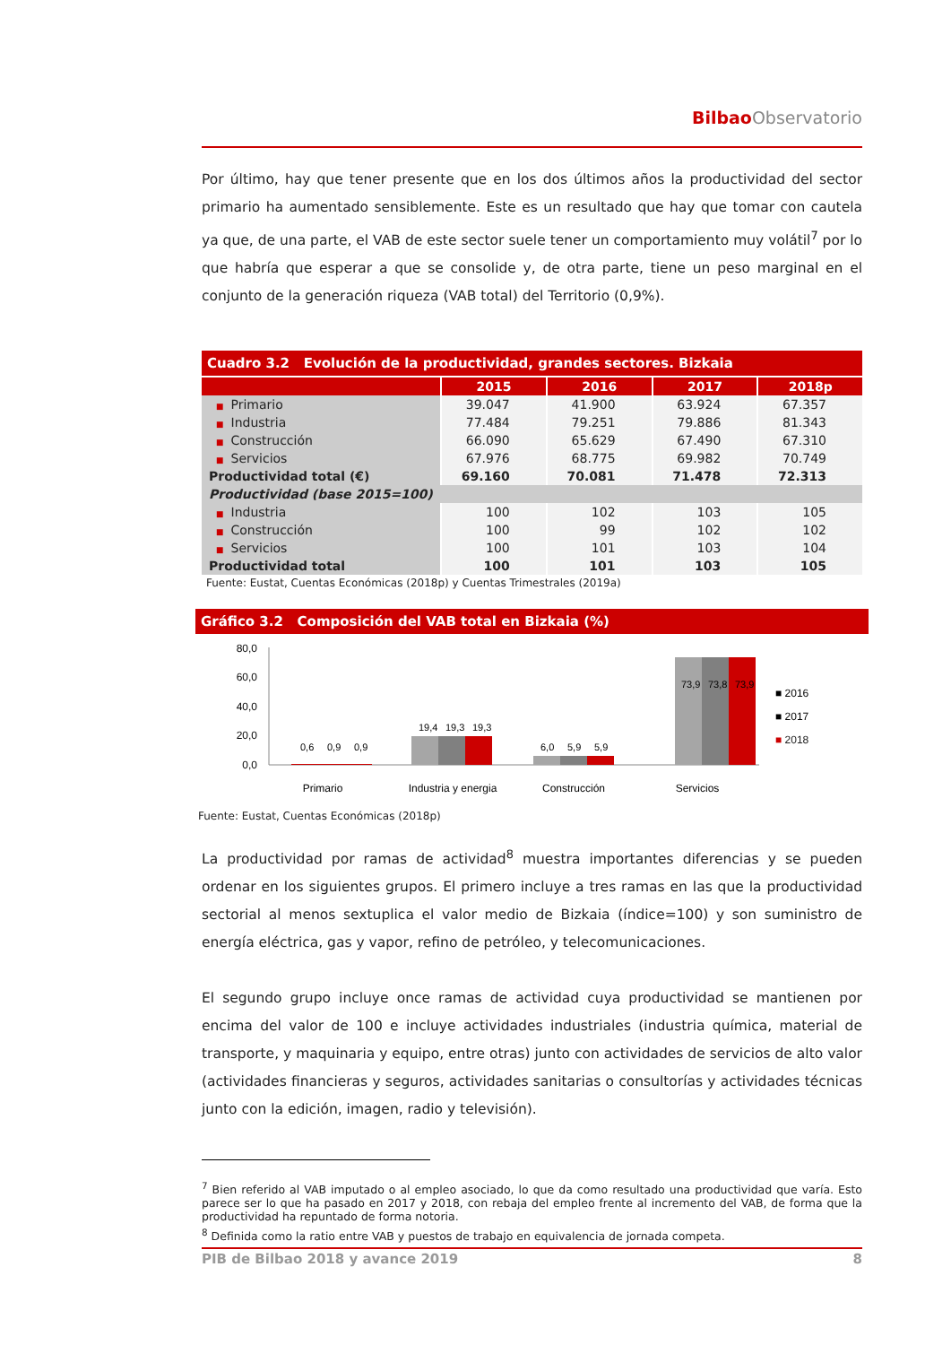Bilbao Observatorio
Por último, hay que tener presente que en los dos últimos años la productividad del sector primario ha aumentado sensiblemente. Este es un resultado que hay que tomar con cautela ya que, de una parte, el VAB de este sector suele tener un comportamiento muy volátil<sup>7</sup> por lo que habría que esperar a que se consolide y, de otra parte, tiene un peso marginal en el conjunto de la generación riqueza (VAB total) del Territorio (0,9%).
Cuadro 3.2 Evolución de la productividad, grandes sectores. Bizkaia
| | 2015 | 2016 | 2017 | 2018p |
| --- | --- | --- | --- | --- |
| ■ Primario | 39.047 | 41.900 | 63.924 | 67.357 |
| ■ Industria | 77.484 | 79.251 | 79.886 | 81.343 |
| ■ Construcción | 66.090 | 65.629 | 67.490 | 67.310 |
| ■ Servicios | 67.976 | 68.775 | 69.982 | 70.749 |
| Productividad total (€) | 69.160 | 70.081 | 71.478 | 72.313 |
| Productividad (base 2015=100) | | | | |
| ■ Industria | 100 | 102 | 103 | 105 |
| ■ Construcción | 100 | 99 | 102 | 102 |
| ■ Servicios | 100 | 101 | 103 | 104 |
| Productividad total | 100 | 101 | 103 | 105 |
Fuente: Eustat, Cuentas Económicas (2018p) y Cuentas Trimestrales (2019a)
Gráfico 3.2 Composición del VAB total en Bizkaia (%)
80,0
60,0
40,0
20,0
0,0
Primario
Industria y energia
Construcción
Servicios
■ 2016
■ 2017
■ 2018
0,6
0,9
0,9
19,4
19,3
19,3
6,0
5,9
5,9
73,9
73,8
73,9
Fuente: Eustat, Cuentas Económicas (2018p)
La productividad por ramas de actividad<sup>8</sup> muestra importantes diferencias y se pueden ordenar en los siguientes grupos. El primero incluye a tres ramas en las que la productividad sectorial al menos sextuplica el valor medio de Bizkaia (índice=100) y son suministro de energía eléctrica, gas y vapor, refino de petróleo, y telecomunicaciones.
El segundo grupo incluye once ramas de actividad cuya productividad se mantienen por encima del valor de 100 e incluye actividades industriales (industria química, material de transporte, y maquinaria y equipo, entre otras) junto con actividades de servicios de alto valor (actividades financieras y seguros, actividades sanitarias o consultorías y actividades técnicas junto con la edición, imagen, radio y televisión).
<sup>7</sup> Bien referido al VAB imputado o al empleo asociado, lo que da como resultado una productividad que varía. Esto parece ser lo que ha pasado en 2017 y 2018, con rebaja del empleo frente al incremento del VAB, de forma que la productividad ha repuntado de forma notoria.
<sup>8</sup> Definida como la ratio entre VAB y puestos de trabajo en equivalencia de jornada competa.
PIB de Bilbao 2018 y avance 2019 8